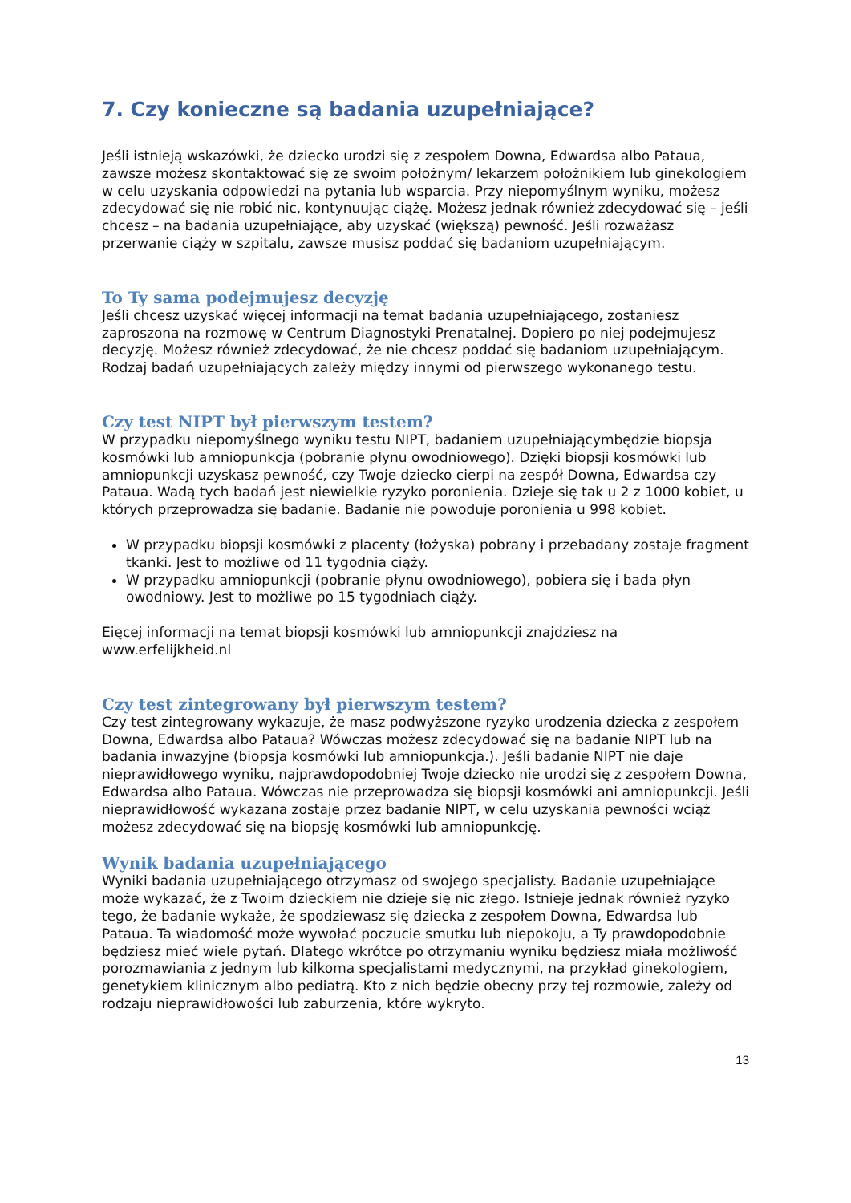7. Czy konieczne są badania uzupełniające?
Jeśli istnieją wskazówki, że dziecko urodzi się z zespołem Downa, Edwardsa albo Pataua, zawsze możesz skontaktować się ze swoim położnym/ lekarzem położnikiem lub ginekologiem w celu uzyskania odpowiedzi na pytania lub wsparcia. Przy niepomyślnym wyniku, możesz zdecydować się nie robić nic, kontynuując ciążę. Możesz jednak również zdecydować się – jeśli chcesz – na badania uzupełniające, aby uzyskać (większą) pewność. Jeśli rozważasz przerwanie ciąży w szpitalu, zawsze musisz poddać się badaniom uzupełniającym.
To Ty sama podejmujesz decyzję
Jeśli chcesz uzyskać więcej informacji na temat badania uzupełniającego, zostaniesz zaproszona na rozmowę w Centrum Diagnostyki Prenatalnej. Dopiero po niej podejmujesz decyzję. Możesz również zdecydować, że nie chcesz poddać się badaniom uzupełniającym. Rodzaj badań uzupełniających zależy między innymi od pierwszego wykonanego testu.
Czy test NIPT był pierwszym testem?
W przypadku niepomyślnego wyniku testu NIPT, badaniem uzupełniającymbędzie biopsja kosmówki lub amniopunkcja (pobranie płynu owodniowego). Dzięki biopsji kosmówki lub amniopunkcji uzyskasz pewność, czy Twoje dziecko cierpi na zespół Downa, Edwardsa czy Pataua. Wadą tych badań jest niewielkie ryzyko poronienia. Dzieje się tak u 2 z 1000 kobiet, u których przeprowadza się badanie. Badanie nie powoduje poronienia u 998 kobiet.
W przypadku biopsji kosmówki z placenty (łożyska) pobrany i przebadany zostaje fragment tkanki. Jest to możliwe od 11 tygodnia ciąży.
W przypadku amniopunkcji (pobranie płynu owodniowego), pobiera się i bada płyn owodniowy. Jest to możliwe po 15 tygodniach ciąży.
Eięcej informacji na temat biopsji kosmówki lub amniopunkcji znajdziesz na www.erfelijkheid.nl
Czy test zintegrowany był pierwszym testem?
Czy test zintegrowany wykazuje, że masz podwyższone ryzyko urodzenia dziecka z zespołem Downa, Edwardsa albo Pataua? Wówczas możesz zdecydować się na badanie NIPT lub na badania inwazyjne (biopsja kosmówki lub amniopunkcja.). Jeśli badanie NIPT nie daje nieprawidłowego wyniku, najprawdopodobniej Twoje dziecko nie urodzi się z zespołem Downa, Edwardsa albo Pataua. Wówczas nie przeprowadza się biopsji kosmówki ani amniopunkcji. Jeśli nieprawidłowość wykazana zostaje przez badanie NIPT, w celu uzyskania pewności wciąż możesz zdecydować się na biopsję kosmówki lub amniopunkcję.
Wynik badania uzupełniającego
Wyniki badania uzupełniającego otrzymasz od swojego specjalisty. Badanie uzupełniające może wykazać, że z Twoim dzieckiem nie dzieje się nic złego. Istnieje jednak również ryzyko tego, że badanie wykaże, że spodziewasz się dziecka z zespołem Downa, Edwardsa lub Pataua. Ta wiadomość może wywołać poczucie smutku lub niepokoju, a Ty prawdopodobnie będziesz mieć wiele pytań. Dlatego wkrótce po otrzymaniu wyniku będziesz miała możliwość porozmawiania z jednym lub kilkoma specjalistami medycznymi, na przykład ginekologiem, genetykiem klinicznym albo pediatrą. Kto z nich będzie obecny przy tej rozmowie, zależy od rodzaju nieprawidłowości lub zaburzenia, które wykryto.
13